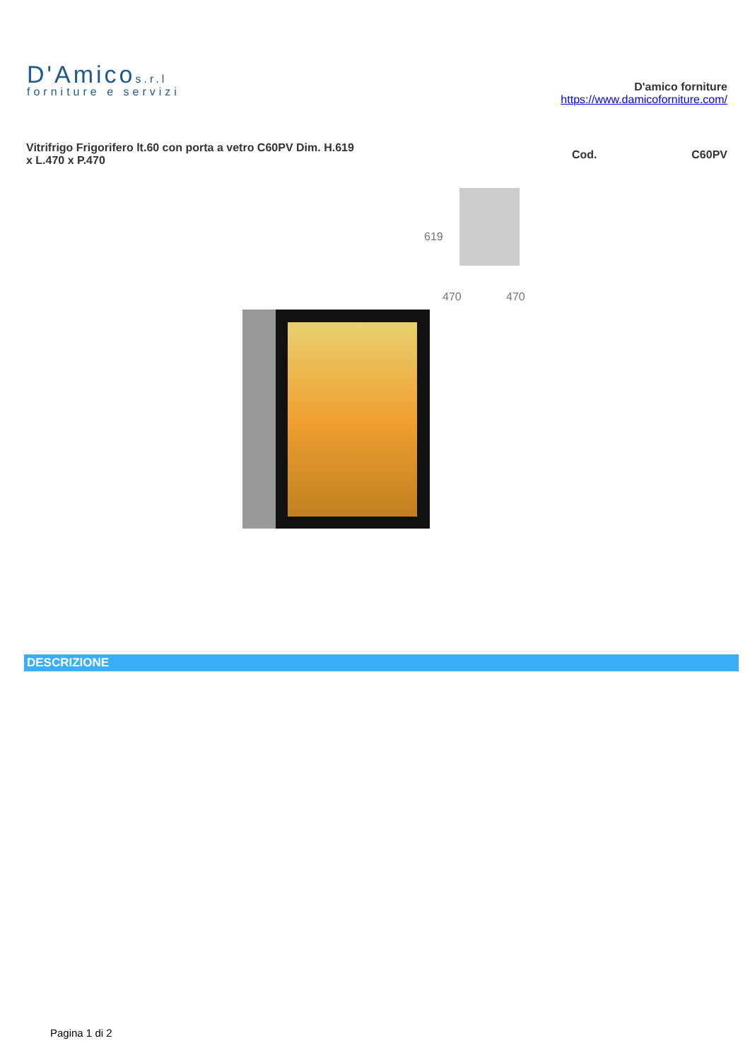D'Amicos.r.l
forniture e servizi
D'amico forniture
https://www.damicoforniture.com/
Vitrifrigo Frigorifero lt.60 con porta a vetro C60PV Dim. H.619 x L.470 x P.470
Cod. C60PV
619
470 470
DESCRIZIONE
Pagina 1 di 2